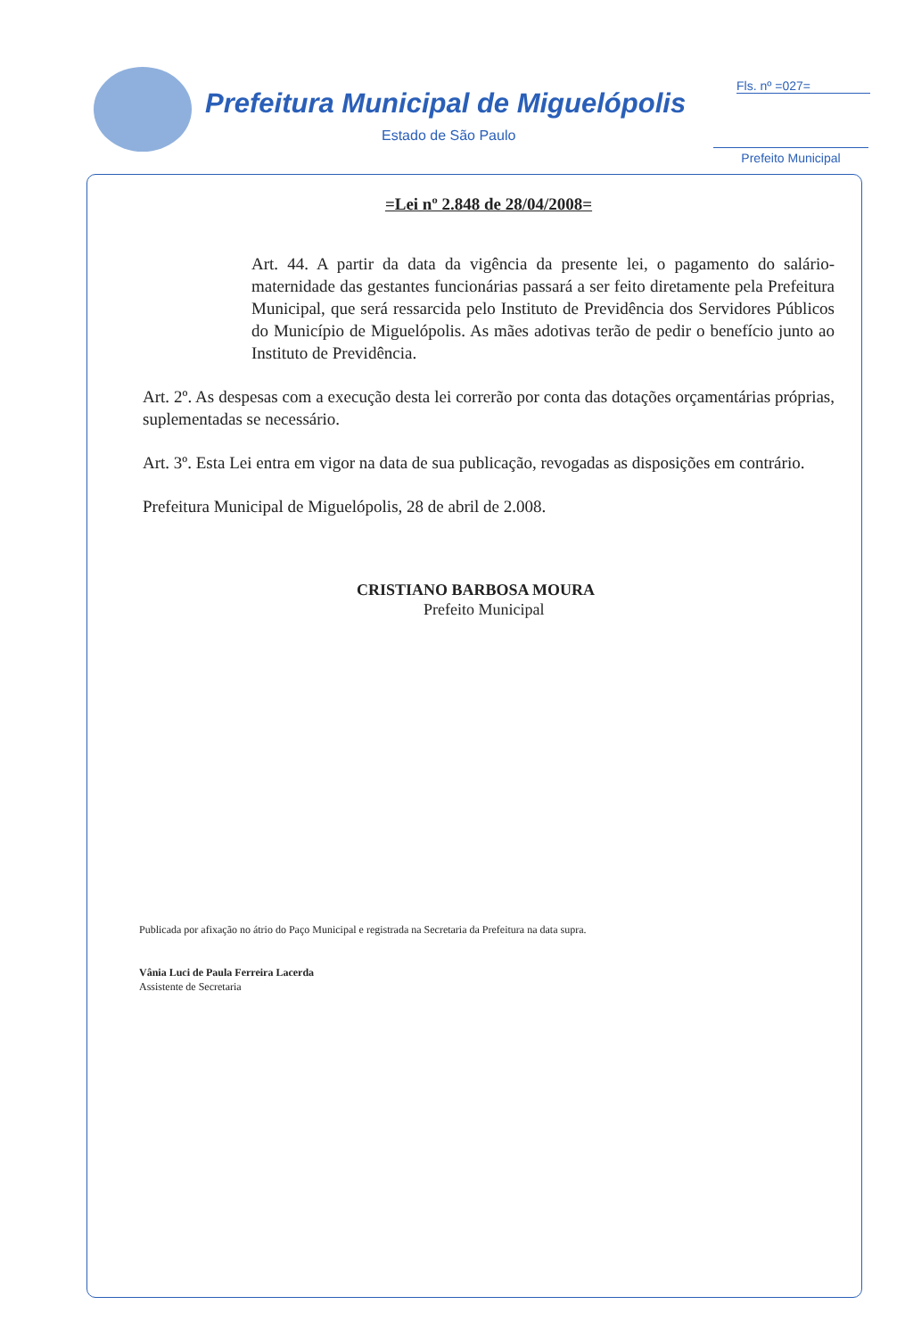Prefeitura Municipal de Miguelópolis
Estado de São Paulo
Fls. nº =027=
Prefeito Municipal
=Lei nº 2.848 de 28/04/2008=
Art. 44. A partir da data da vigência da presente lei, o pagamento do salário-maternidade das gestantes funcionárias passará a ser feito diretamente pela Prefeitura Municipal, que será ressarcida pelo Instituto de Previdência dos Servidores Públicos do Município de Miguelópolis. As mães adotivas terão de pedir o benefício junto ao Instituto de Previdência.
Art. 2º. As despesas com a execução desta lei correrão por conta das dotações orçamentárias próprias, suplementadas se necessário.
Art. 3º. Esta Lei entra em vigor na data de sua publicação, revogadas as disposições em contrário.
Prefeitura Municipal de Miguelópolis, 28 de abril de 2.008.
CRISTIANO BARBOSA MOURA
Prefeito Municipal
Publicada por afixação no átrio do Paço Municipal e registrada na Secretaria da Prefeitura na data supra.
Vânia Luci de Paula Ferreira Lacerda
Assistente de Secretaria